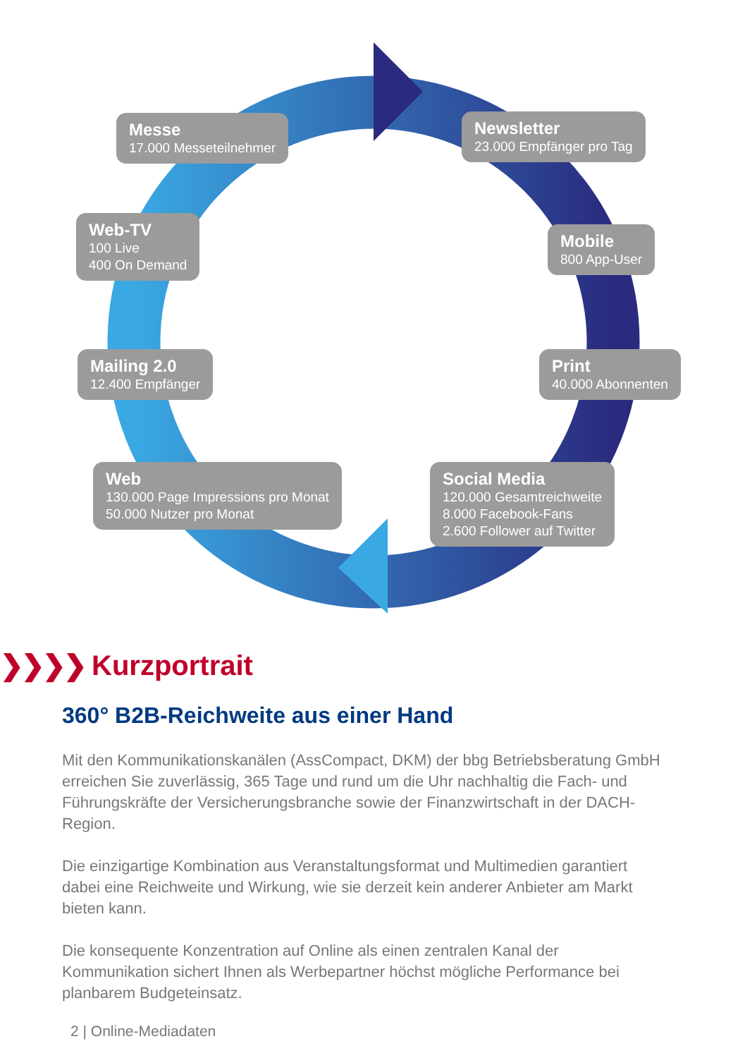Messe
17.000 Messeteilnehmer
Newsletter
23.000 Empfänger pro Tag
Web-TV
100 Live
400 On Demand
Mobile
800 App-User
Mailing 2.0
12.400 Empfänger
Print
40.000 Abonnenten
Web
130.000 Page Impressions pro Monat
50.000 Nutzer pro Monat
Social Media
120.000 Gesamtreichweite
8.000 Facebook-Fans
2.600 Follower auf Twitter
❯❯❯❯ Kurzportrait
360° B2B-Reichweite aus einer Hand
Mit den Kommunikationskanälen (AssCompact, DKM) der bbg Betriebsberatung GmbH erreichen Sie zuverlässig, 365 Tage und rund um die Uhr nachhaltig die Fach- und Führungskräfte der Versicherungsbranche sowie der Finanzwirtschaft in der DACH-Region.
Die einzigartige Kombination aus Veranstaltungsformat und Multimedien garantiert dabei eine Reichweite und Wirkung, wie sie derzeit kein anderer Anbieter am Markt bieten kann.
Die konsequente Konzentration auf Online als einen zentralen Kanal der Kommunikation sichert Ihnen als Werbepartner höchst mögliche Performance bei planbarem Budgeteinsatz.
2 | Online-Mediadaten